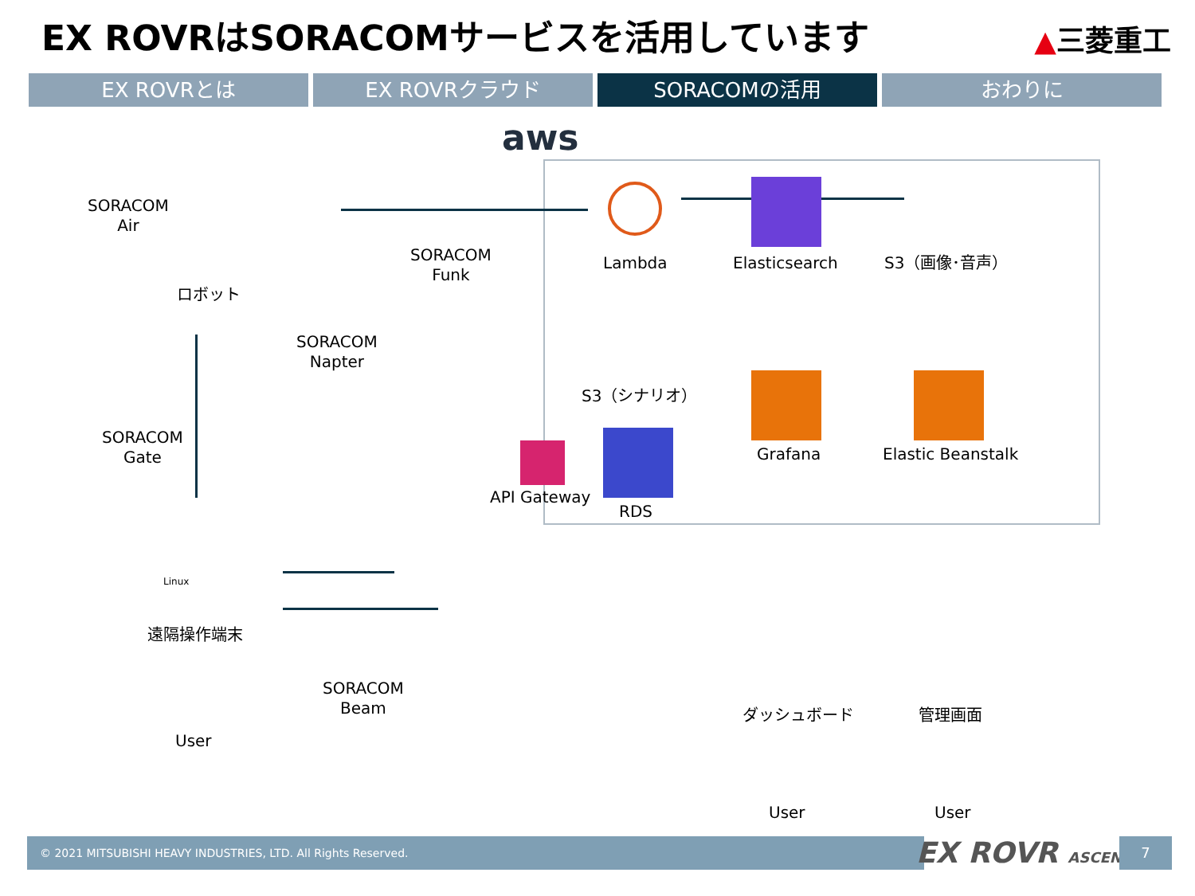EX ROVRはSORACOMサービスを活用しています
▲三菱重工
EX ROVRとは EX ROVRクラウド SORACOMの活用 おわりに
aws
SORACOM
Air
ロボット
SORACOM
Funk
SORACOM
Napter
SORACOM
Gate
Linux
遠隔操作端末
User
SORACOM
Beam
Lambda Elasticsearch S3（画像･音声）
S3（シナリオ）
API Gateway
RDS
Grafana Elastic Beanstalk
ダッシュボード 管理画面
User User
© 2021 MITSUBISHI HEAVY INDUSTRIES, LTD. All Rights Reserved. EX ROVR ASCENT 7